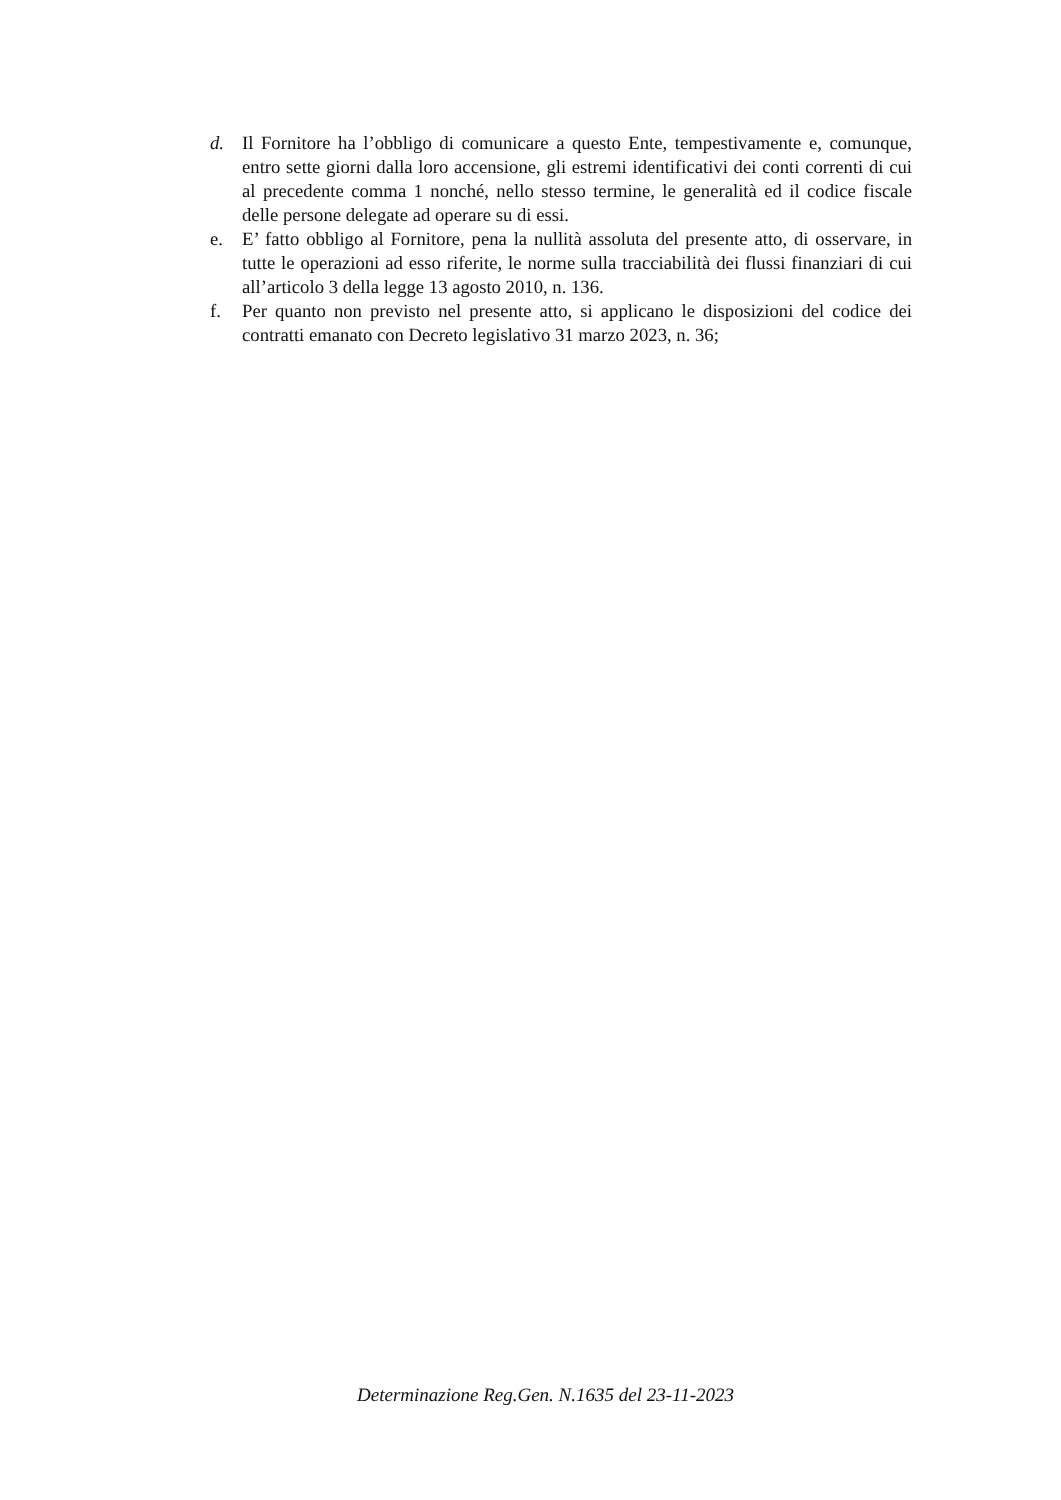d. Il Fornitore ha l’obbligo di comunicare a questo Ente, tempestivamente e, comunque, entro sette giorni dalla loro accensione, gli estremi identificativi dei conti correnti di cui al precedente comma 1 nonché, nello stesso termine, le generalità ed il codice fiscale delle persone delegate ad operare su di essi.
e. E’ fatto obbligo al Fornitore, pena la nullità assoluta del presente atto, di osservare, in tutte le operazioni ad esso riferite, le norme sulla tracciabilità dei flussi finanziari di cui all’articolo 3 della legge 13 agosto 2010, n. 136.
f. Per quanto non previsto nel presente atto, si applicano le disposizioni del codice dei contratti emanato con Decreto legislativo 31 marzo 2023, n. 36;
Determinazione Reg.Gen. N.1635 del 23-11-2023